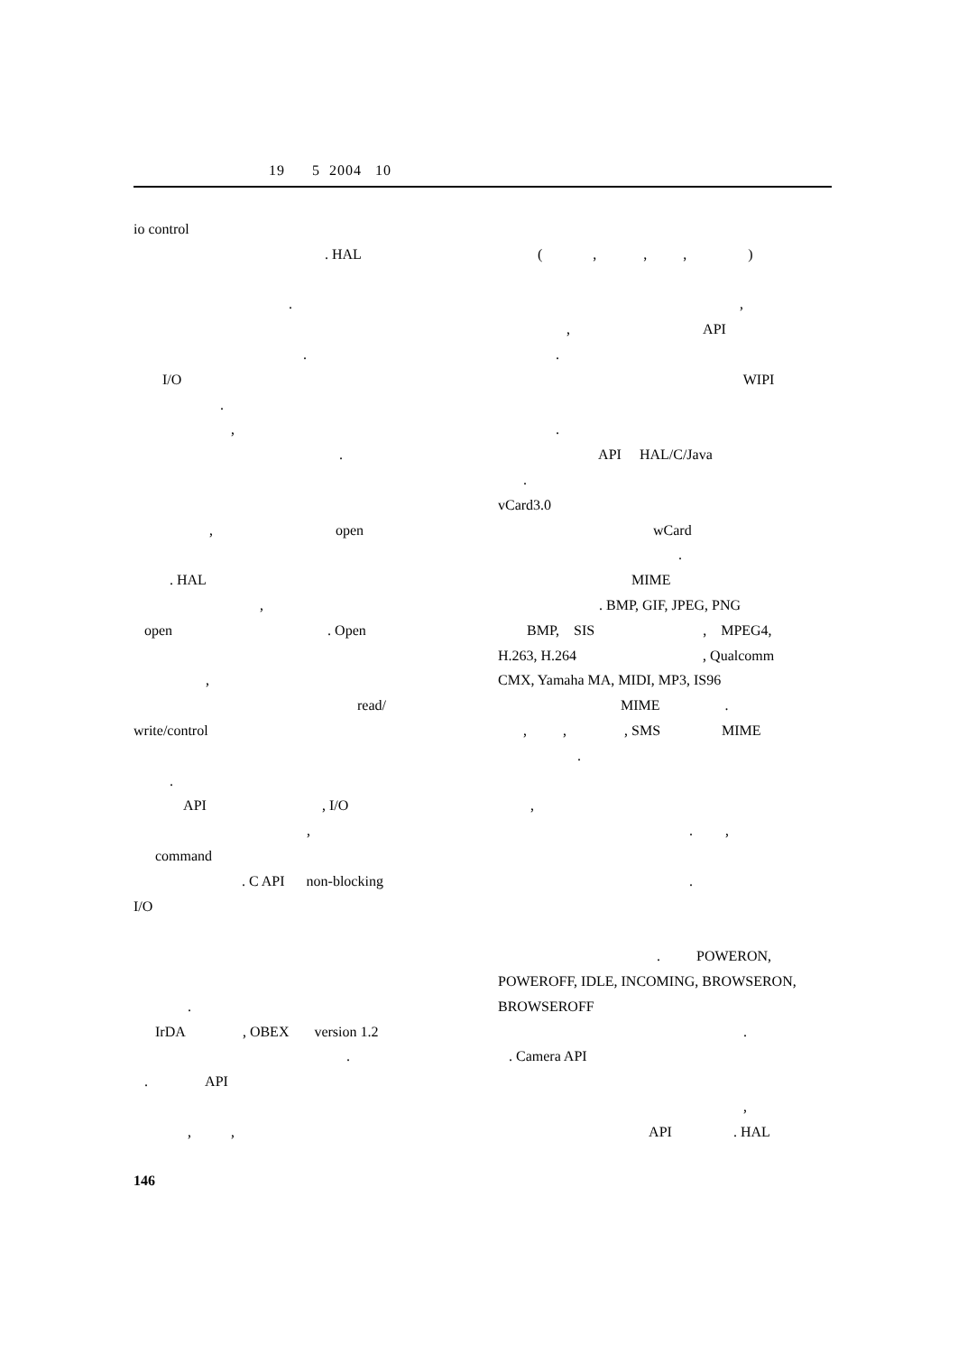19 5 2004 10
io control
. HAL
.
.
I/O
.
,
.
, open
. HAL
,
open . Open
,
read/
write/control
.
API , I/O
,
command
. C API non-blocking
I/O
.
IrDA , OBEX version 1.2
.
. API
, ,
( , , , )
,
, API
.
WIPI
.
API HAL/C/Java
.
vCard3.0
wCard
.
MIME
. BMP, GIF, JPEG, PNG
BMP, SIS , MPEG4,
H.263, H.264 , Qualcomm
CMX, Yamaha MA, MIDI, MP3, IS96
MIME .
, , , SMS MIME
.
,
. ,
.
. POWERON,
POWEROFF, IDLE, INCOMING, BROWSERON,
BROWSEROFF
.
. Camera API
,
API . HAL
146